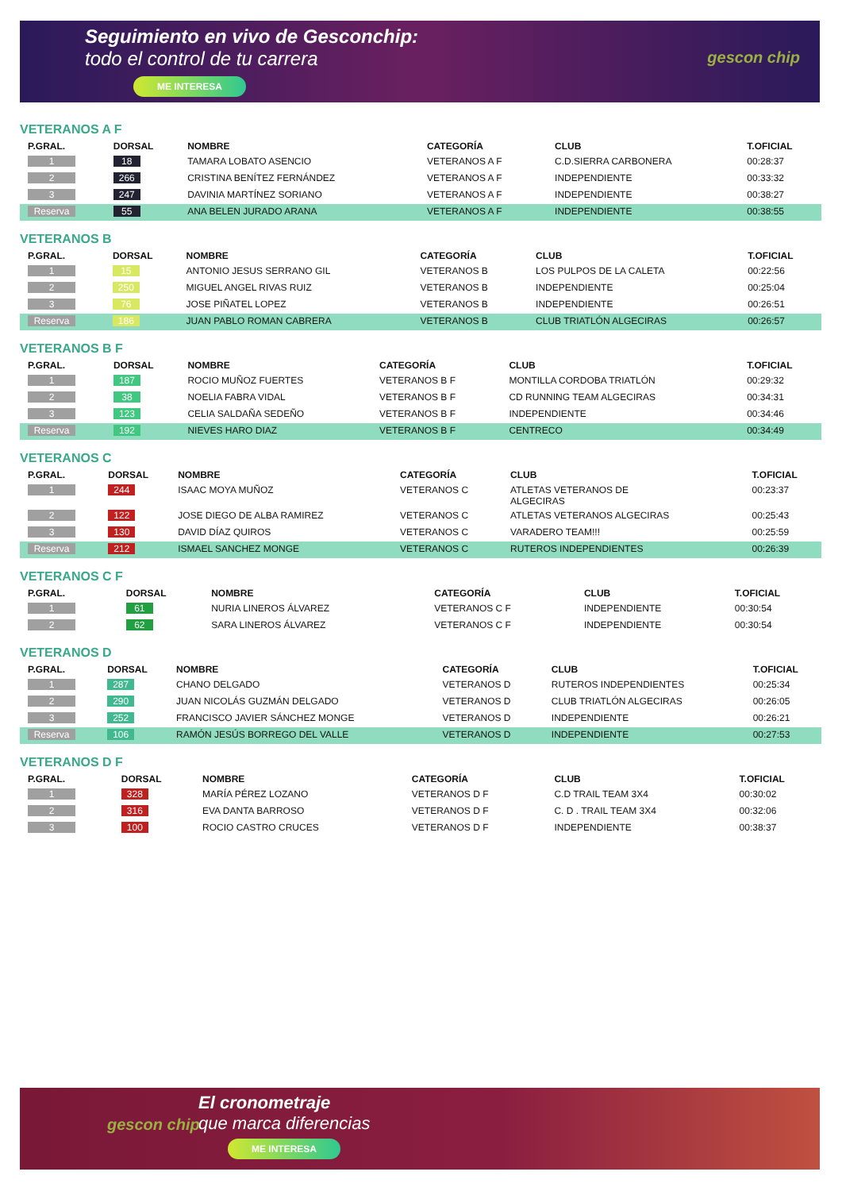Seguimiento en vivo de Gesconchip:
todo el control de tu carrera
ME INTERESA
gescon chip
VETERANOS A F
| P.GRAL. | DORSAL | NOMBRE | CATEGORÍA | CLUB | T.OFICIAL |
| --- | --- | --- | --- | --- | --- |
| 1 | 18 | TAMARA LOBATO ASENCIO | VETERANOS A F | C.D.SIERRA CARBONERA | 00:28:37 |
| 2 | 266 | CRISTINA BENÍTEZ FERNÁNDEZ | VETERANOS A F | INDEPENDIENTE | 00:33:32 |
| 3 | 247 | DAVINIA MARTÍNEZ SORIANO | VETERANOS A F | INDEPENDIENTE | 00:38:27 |
| Reserva | 55 | ANA BELEN JURADO ARANA | VETERANOS A F | INDEPENDIENTE | 00:38:55 |
VETERANOS B
| P.GRAL. | DORSAL | NOMBRE | CATEGORÍA | CLUB | T.OFICIAL |
| --- | --- | --- | --- | --- | --- |
| 1 | 15 | ANTONIO JESUS SERRANO GIL | VETERANOS B | LOS PULPOS DE LA CALETA | 00:22:56 |
| 2 | 250 | MIGUEL ANGEL RIVAS RUIZ | VETERANOS B | INDEPENDIENTE | 00:25:04 |
| 3 | 76 | JOSE PIÑATEL LOPEZ | VETERANOS B | INDEPENDIENTE | 00:26:51 |
| Reserva | 186 | JUAN PABLO ROMAN CABRERA | VETERANOS B | CLUB TRIATLÓN ALGECIRAS | 00:26:57 |
VETERANOS B F
| P.GRAL. | DORSAL | NOMBRE | CATEGORÍA | CLUB | T.OFICIAL |
| --- | --- | --- | --- | --- | --- |
| 1 | 187 | ROCIO MUÑOZ FUERTES | VETERANOS B F | MONTILLA CORDOBA TRIATLÓN | 00:29:32 |
| 2 | 38 | NOELIA FABRA VIDAL | VETERANOS B F | CD RUNNING TEAM ALGECIRAS | 00:34:31 |
| 3 | 123 | CELIA SALDAÑA SEDEÑO | VETERANOS B F | INDEPENDIENTE | 00:34:46 |
| Reserva | 192 | NIEVES HARO DIAZ | VETERANOS B F | CENTRECO | 00:34:49 |
VETERANOS C
| P.GRAL. | DORSAL | NOMBRE | CATEGORÍA | CLUB | T.OFICIAL |
| --- | --- | --- | --- | --- | --- |
| 1 | 244 | ISAAC MOYA MUÑOZ | VETERANOS C | ATLETAS VETERANOS DE ALGECIRAS | 00:23:37 |
| 2 | 122 | JOSE DIEGO DE ALBA RAMIREZ | VETERANOS C | ATLETAS VETERANOS ALGECIRAS | 00:25:43 |
| 3 | 130 | DAVID DÍAZ QUIROS | VETERANOS C | VARADERO TEAM!!! | 00:25:59 |
| Reserva | 212 | ISMAEL SANCHEZ MONGE | VETERANOS C | RUTEROS INDEPENDIENTES | 00:26:39 |
VETERANOS C F
| P.GRAL. | DORSAL | NOMBRE | CATEGORÍA | CLUB | T.OFICIAL |
| --- | --- | --- | --- | --- | --- |
| 1 | 61 | NURIA LINEROS ÁLVAREZ | VETERANOS C F | INDEPENDIENTE | 00:30:54 |
| 2 | 62 | SARA LINEROS ÁLVAREZ | VETERANOS C F | INDEPENDIENTE | 00:30:54 |
VETERANOS D
| P.GRAL. | DORSAL | NOMBRE | CATEGORÍA | CLUB | T.OFICIAL |
| --- | --- | --- | --- | --- | --- |
| 1 | 287 | CHANO DELGADO | VETERANOS D | RUTEROS INDEPENDIENTES | 00:25:34 |
| 2 | 290 | JUAN NICOLÁS GUZMÁN DELGADO | VETERANOS D | CLUB TRIATLÓN ALGECIRAS | 00:26:05 |
| 3 | 252 | FRANCISCO JAVIER SÁNCHEZ MONGE | VETERANOS D | INDEPENDIENTE | 00:26:21 |
| Reserva | 106 | RAMÓN JESÚS BORREGO DEL VALLE | VETERANOS D | INDEPENDIENTE | 00:27:53 |
VETERANOS D F
| P.GRAL. | DORSAL | NOMBRE | CATEGORÍA | CLUB | T.OFICIAL |
| --- | --- | --- | --- | --- | --- |
| 1 | 328 | MARÍA PÉREZ LOZANO | VETERANOS D F | C.D TRAIL TEAM 3X4 | 00:30:02 |
| 2 | 316 | EVA DANTA BARROSO | VETERANOS D F | C. D . TRAIL TEAM 3X4 | 00:32:06 |
| 3 | 100 | ROCIO CASTRO CRUCES | VETERANOS D F | INDEPENDIENTE | 00:38:37 |
gescon chip
El cronometraje
que marca diferencias
ME INTERESA